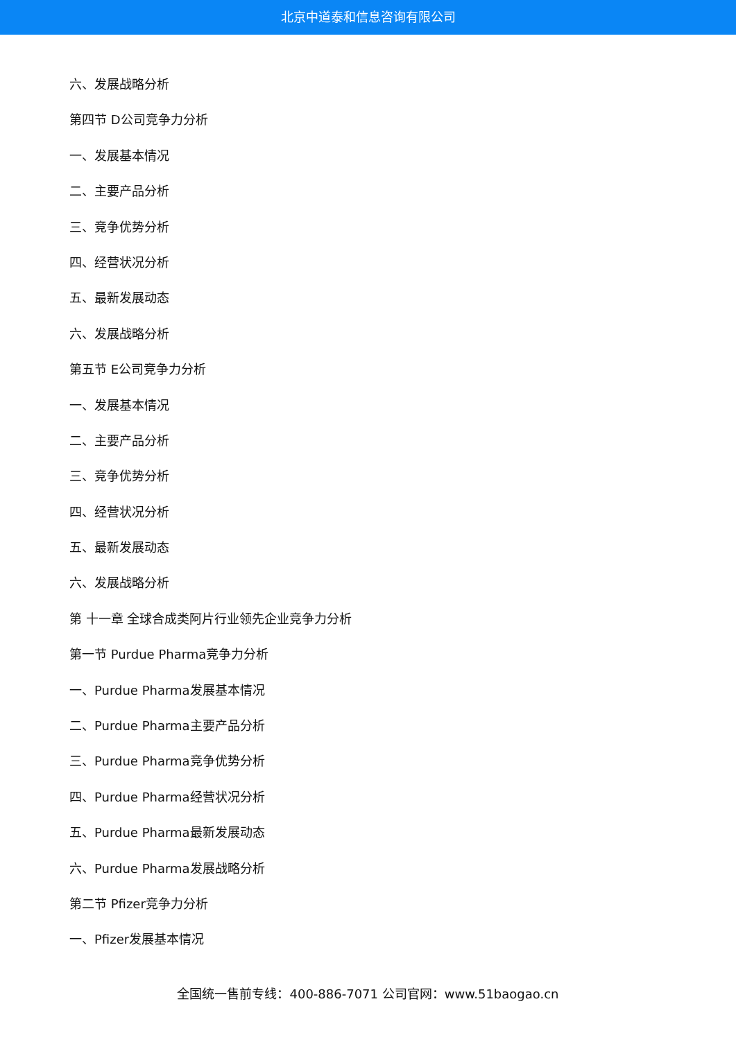北京中道泰和信息咨询有限公司
六、发展战略分析
第四节 D公司竞争力分析
一、发展基本情况
二、主要产品分析
三、竞争优势分析
四、经营状况分析
五、最新发展动态
六、发展战略分析
第五节 E公司竞争力分析
一、发展基本情况
二、主要产品分析
三、竞争优势分析
四、经营状况分析
五、最新发展动态
六、发展战略分析
第 十一章 全球合成类阿片行业领先企业竞争力分析
第一节 Purdue Pharma竞争力分析
一、Purdue Pharma发展基本情况
二、Purdue Pharma主要产品分析
三、Purdue Pharma竞争优势分析
四、Purdue Pharma经营状况分析
五、Purdue Pharma最新发展动态
六、Purdue Pharma发展战略分析
第二节 Pfizer竞争力分析
一、Pfizer发展基本情况
全国统一售前专线：400-886-7071 公司官网：www.51baogao.cn